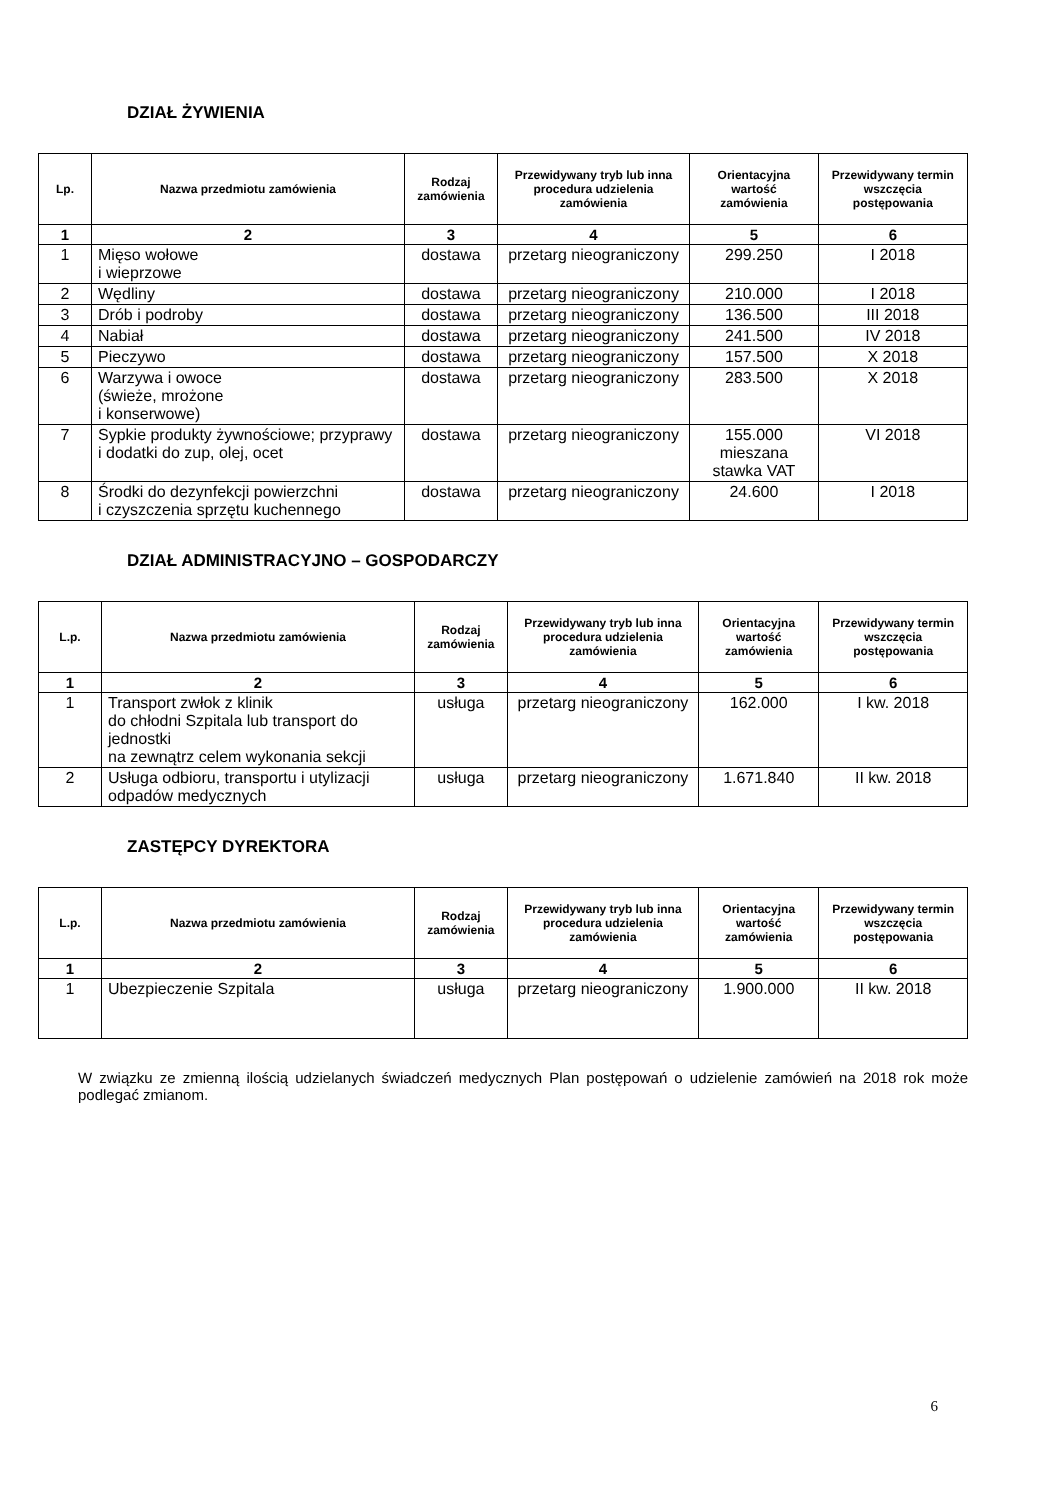DZIAŁ ŻYWIENIA
| Lp. | Nazwa przedmiotu zamówienia | Rodzaj zamówienia | Przewidywany tryb lub inna procedura udzielenia zamówienia | Orientacyjna wartość zamówienia | Przewidywany termin wszczęcia postępowania |
| --- | --- | --- | --- | --- | --- |
| 1 | 2 | 3 | 4 | 5 | 6 |
| 1 | Mięso wołowe i wieprzowe | dostawa | przetarg nieograniczony | 299.250 | I 2018 |
| 2 | Wędliny | dostawa | przetarg nieograniczony | 210.000 | I 2018 |
| 3 | Drób i podroby | dostawa | przetarg nieograniczony | 136.500 | III 2018 |
| 4 | Nabiał | dostawa | przetarg nieograniczony | 241.500 | IV 2018 |
| 5 | Pieczywo | dostawa | przetarg nieograniczony | 157.500 | X 2018 |
| 6 | Warzywa i owoce (świeże, mrożone i konserwowe) | dostawa | przetarg nieograniczony | 283.500 | X 2018 |
| 7 | Sypkie produkty żywnościowe; przyprawy i dodatki do zup, olej, ocet | dostawa | przetarg nieograniczony | 155.000 mieszana stawka VAT | VI 2018 |
| 8 | Środki do dezynfekcji powierzchni i czyszczenia sprzętu kuchennego | dostawa | przetarg nieograniczony | 24.600 | I 2018 |
DZIAŁ ADMINISTRACYJNO – GOSPODARCZY
| L.p. | Nazwa przedmiotu zamówienia | Rodzaj zamówienia | Przewidywany tryb lub inna procedura udzielenia zamówienia | Orientacyjna wartość zamówienia | Przewidywany termin wszczęcia postępowania |
| --- | --- | --- | --- | --- | --- |
| 1 | 2 | 3 | 4 | 5 | 6 |
| 1 | Transport zwłok z klinik do chłodni Szpitala lub transport do jednostki na zewnątrz celem wykonania sekcji | usługa | przetarg nieograniczony | 162.000 | I kw. 2018 |
| 2 | Usługa odbioru, transportu i utylizacji odpadów medycznych | usługa | przetarg nieograniczony | 1.671.840 | II kw. 2018 |
ZASTĘPCY DYREKTORA
| L.p. | Nazwa przedmiotu zamówienia | Rodzaj zamówienia | Przewidywany tryb lub inna procedura udzielenia zamówienia | Orientacyjna wartość zamówienia | Przewidywany termin wszczęcia postępowania |
| --- | --- | --- | --- | --- | --- |
| 1 | 2 | 3 | 4 | 5 | 6 |
| 1 | Ubezpieczenie Szpitala | usługa | przetarg nieograniczony | 1.900.000 | II kw. 2018 |
W związku ze zmienną ilością udzielanych świadczeń medycznych Plan postępowań o udzielenie zamówień na 2018 rok może podlegać zmianom.
6